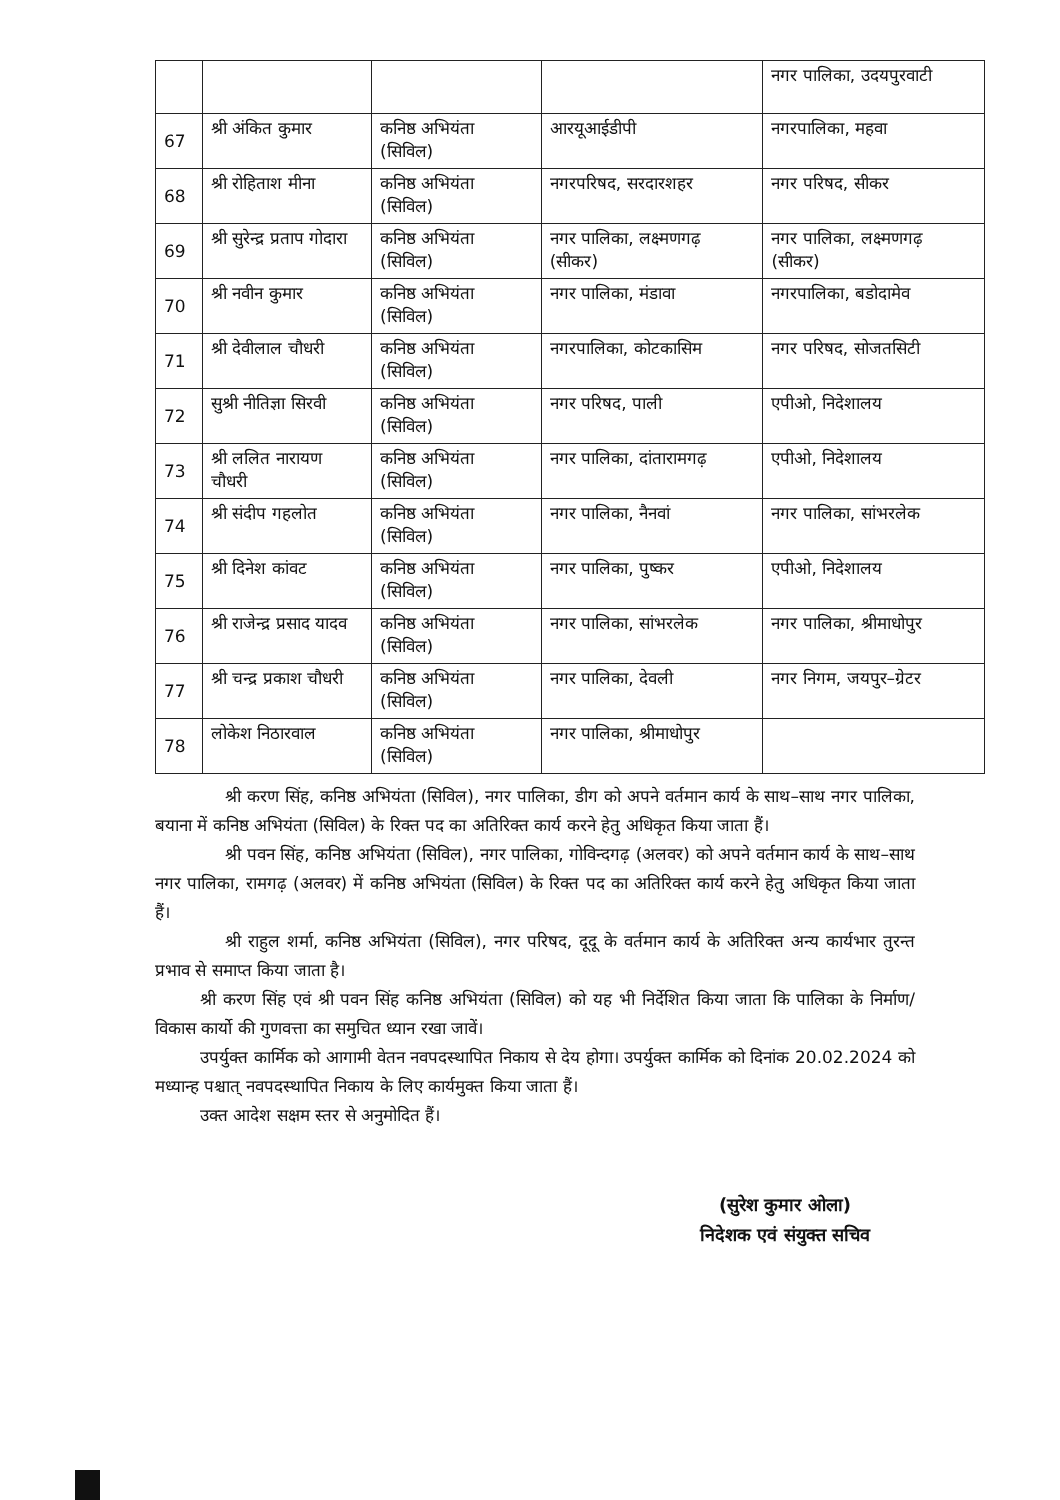| | | | | नगर पालिका, उदयपुरवाटी |
| 67 | श्री अंकित कुमार | कनिष्ठ अभियंता (सिविल) | आरयूआईडीपी | नगरपालिका, महवा |
| 68 | श्री रोहिताश मीना | कनिष्ठ अभियंता (सिविल) | नगरपरिषद, सरदारशहर | नगर परिषद, सीकर |
| 69 | श्री सुरेन्द्र प्रताप गोदारा | कनिष्ठ अभियंता (सिविल) | नगर पालिका, लक्ष्मणगढ़ (सीकर) | नगर पालिका, लक्ष्मणगढ़ (सीकर) |
| 70 | श्री नवीन कुमार | कनिष्ठ अभियंता (सिविल) | नगर पालिका, मंडावा | नगरपालिका, बडोदामेव |
| 71 | श्री देवीलाल चौधरी | कनिष्ठ अभियंता (सिविल) | नगरपालिका, कोटकासिम | नगर परिषद, सोजतसिटी |
| 72 | सुश्री नीतिज्ञा सिरवी | कनिष्ठ अभियंता (सिविल) | नगर परिषद, पाली | एपीओ, निदेशालय |
| 73 | श्री ललित नारायण चौधरी | कनिष्ठ अभियंता (सिविल) | नगर पालिका, दांतारामगढ़ | एपीओ, निदेशालय |
| 74 | श्री संदीप गहलोत | कनिष्ठ अभियंता (सिविल) | नगर पालिका, नैनवां | नगर पालिका, सांभरलेक |
| 75 | श्री दिनेश कांवट | कनिष्ठ अभियंता (सिविल) | नगर पालिका, पुष्कर | एपीओ, निदेशालय |
| 76 | श्री राजेन्द्र प्रसाद यादव | कनिष्ठ अभियंता (सिविल) | नगर पालिका, सांभरलेक | नगर पालिका, श्रीमाधोपुर |
| 77 | श्री चन्द्र प्रकाश चौधरी | कनिष्ठ अभियंता (सिविल) | नगर पालिका, देवली | नगर निगम, जयपुर–ग्रेटर |
| 78 | लोकेश निठारवाल | कनिष्ठ अभियंता (सिविल) | नगर पालिका, श्रीमाधोपुर | |
श्री करण सिंह, कनिष्ठ अभियंता (सिविल), नगर पालिका, डीग को अपने वर्तमान कार्य के साथ–साथ नगर पालिका, बयाना में कनिष्ठ अभियंता (सिविल) के रिक्त पद का अतिरिक्त कार्य करने हेतु अधिकृत किया जाता हैं।
श्री पवन सिंह, कनिष्ठ अभियंता (सिविल), नगर पालिका, गोविन्दगढ़ (अलवर) को अपने वर्तमान कार्य के साथ–साथ नगर पालिका, रामगढ़ (अलवर) में कनिष्ठ अभियंता (सिविल) के रिक्त पद का अतिरिक्त कार्य करने हेतु अधिकृत किया जाता हैं।
श्री राहुल शर्मा, कनिष्ठ अभियंता (सिविल), नगर परिषद, दूदू के वर्तमान कार्य के अतिरिक्त अन्य कार्यभार तुरन्त प्रभाव से समाप्त किया जाता है।
श्री करण सिंह एवं श्री पवन सिंह कनिष्ठ अभियंता (सिविल) को यह भी निर्देशित किया जाता कि पालिका के निर्माण/विकास कार्यो की गुणवत्ता का समुचित ध्यान रखा जावें।
उपर्युक्त कार्मिक को आगामी वेतन नवपदस्थापित निकाय से देय होगा। उपर्युक्त कार्मिक को दिनांक 20.02.2024 को मध्यान्ह पश्चात् नवपदस्थापित निकाय के लिए कार्यमुक्त किया जाता हैं।
उक्त आदेश सक्षम स्तर से अनुमोदित हैं।
(सुरेश कुमार ओला)
निदेशक एवं संयुक्त सचिव